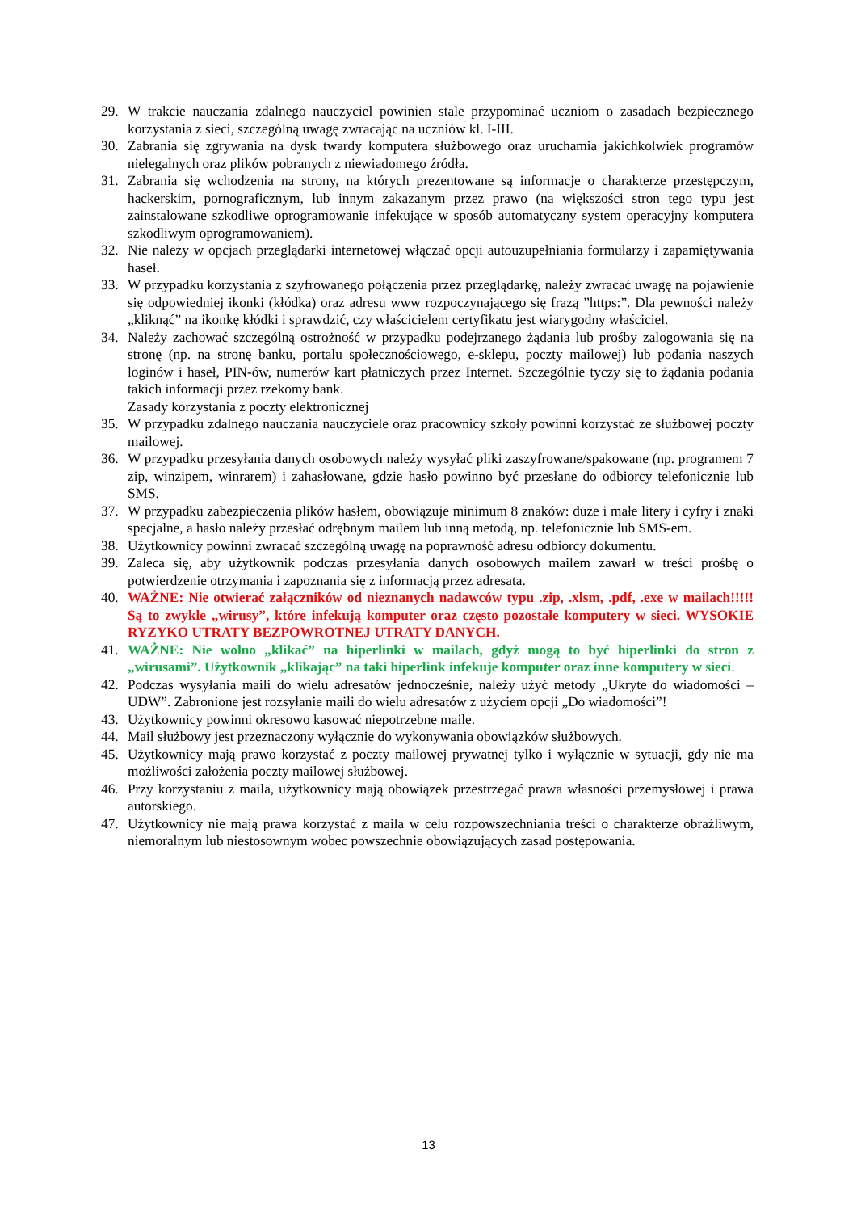29. W trakcie nauczania zdalnego nauczyciel powinien stale przypominać uczniom o zasadach bezpiecznego korzystania z sieci, szczególną uwagę zwracając na uczniów kl. I-III.
30. Zabrania się zgrywania na dysk twardy komputera służbowego oraz uruchamia jakichkolwiek programów nielegalnych oraz plików pobranych z niewiadomego źródła.
31. Zabrania się wchodzenia na strony, na których prezentowane są informacje o charakterze przestępczym, hackerskim, pornograficznym, lub innym zakazanym przez prawo (na większości stron tego typu jest zainstalowane szkodliwe oprogramowanie infekujące w sposób automatyczny system operacyjny komputera szkodliwym oprogramowaniem).
32. Nie należy w opcjach przeglądarki internetowej włączać opcji autouzupełniania formularzy i zapamiętywania haseł.
33. W przypadku korzystania z szyfrowanego połączenia przez przeglądarkę, należy zwracać uwagę na pojawienie się odpowiedniej ikonki (kłódka) oraz adresu www rozpoczynającego się frazą ”https:”. Dla pewności należy „kliknąć” na ikonkę kłódki i sprawdzić, czy właścicielem certyfikatu jest wiarygodny właściciel.
34. Należy zachować szczególną ostrożność w przypadku podejrzanego żądania lub prośby zalogowania się na stronę (np. na stronę banku, portalu społecznościowego, e-sklepu, poczty mailowej) lub podania naszych loginów i haseł, PIN-ów, numerów kart płatniczych przez Internet. Szczególnie tyczy się to żądania podania takich informacji przez rzekomy bank.
Zasady korzystania z poczty elektronicznej
35. W przypadku zdalnego nauczania nauczyciele oraz pracownicy szkoły powinni korzystać ze służbowej poczty mailowej.
36. W przypadku przesyłania danych osobowych należy wysyłać pliki zaszyfrowane/spakowane (np. programem 7 zip, winzipem, winrarem) i zahasłowane, gdzie hasło powinno być przesłane do odbiorcy telefonicznie lub SMS.
37. W przypadku zabezpieczenia plików hasłem, obowiązuje minimum 8 znaków: duże i małe litery i cyfry i znaki specjalne, a hasło należy przesłać odrębnym mailem lub inną metodą, np. telefonicznie lub SMS-em.
38. Użytkownicy powinni zwracać szczególną uwagę na poprawność adresu odbiorcy dokumentu.
39. Zaleca się, aby użytkownik podczas przesyłania danych osobowych mailem zawarł w treści prośbę o potwierdzenie otrzymania i zapoznania się z informacją przez adresata.
40. WAŻNE: Nie otwierać załączników od nieznanych nadawców typu .zip, .xlsm, .pdf, .exe w mailach!!!!! Są to zwykle „wirusy”, które infekują komputer oraz często pozostałe komputery w sieci. WYSOKIE RYZYKO UTRATY BEZPOWROTNEJ UTRATY DANYCH.
41. WAŻNE: Nie wolno „klikać” na hiperlinki w mailach, gdyż mogą to być hiperlinki do stron z „wirusami”. Użytkownik „klikając” na taki hiperlink infekuje komputer oraz inne komputery w sieci.
42. Podczas wysyłania maili do wielu adresatów jednocześnie, należy użyć metody „Ukryte do wiadomości – UDW”. Zabronione jest rozsyłanie maili do wielu adresatów z użyciem opcji „Do wiadomości”!
43. Użytkownicy powinni okresowo kasować niepotrzebne maile.
44. Mail służbowy jest przeznaczony wyłącznie do wykonywania obowiązków służbowych.
45. Użytkownicy mają prawo korzystać z poczty mailowej prywatnej tylko i wyłącznie w sytuacji, gdy nie ma możliwości założenia poczty mailowej służbowej.
46. Przy korzystaniu z maila, użytkownicy mają obowiązek przestrzegać prawa własności przemysłowej i prawa autorskiego.
47. Użytkownicy nie mają prawa korzystać z maila w celu rozpowszechniania treści o charakterze obraźliwym, niemoralnym lub niestosownym wobec powszechnie obowiązujących zasad postępowania.
13